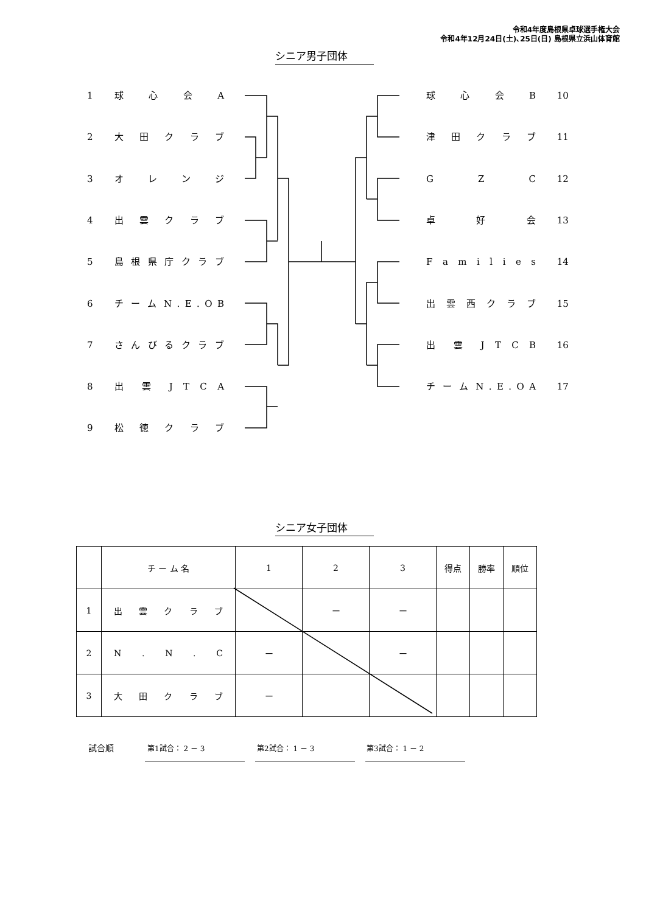令和4年度島根県卓球選手権大会
令和4年12月24日(土)､25日(日) 島根県立浜山体育館
シニア男子団体
1 球 心 会 A
2 大 田 ク ラ ブ
3 オ レ ン ジ
4 出 雲 ク ラ ブ
5 島 根 県 庁 ク ラ ブ
6 チ ー ム N . E . O B
7 さ ん び る ク ラ ブ
8 出 雲 J T C A
9 松 徳 ク ラ ブ
球 心 会 B 10
津 田 ク ラ ブ 11
G Z C 12
卓 好 会 13
F a m i l i e s 14
出 雲 西 ク ラ ブ 15
出 雲 J T C B 16
チ ー ム N . E . O A 17
シニア女子団体
| | チ ー ム 名 | 1 | 2 | 3 | 得点 | 勝率 | 順位 |
| 1 | 出 雲 ク ラ ブ | | ー | ー | | | |
| 2 | N . N . C | ー | | ー | | | |
| 3 | 大 田 ク ラ ブ | ー | | | | | |
試合順 第1試合： 2 － 3 第2試合： 1 － 3 第3試合： 1 － 2